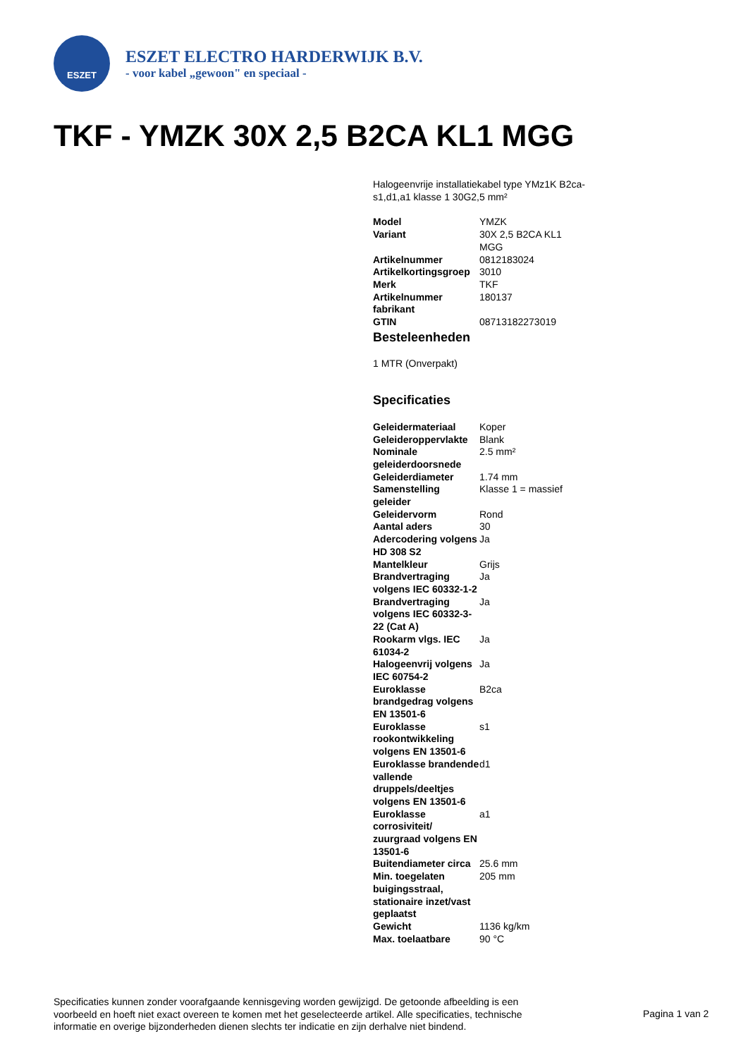ESZET
ESZET ELECTRO HARDERWIJK B.V.
- voor kabel „gewoon" en speciaal -
TKF - YMZK 30X 2,5 B2CA KL1 MGG
Halogeenvrije installatiekabel type YMz1K B2ca-s1,d1,a1 klasse 1 30G2,5 mm²
| Model | YMZK |
| Variant | 30X 2,5 B2CA KL1 MGG |
| Artikelnummer | 0812183024 |
| Artikelkortingsgroep | 3010 |
| Merk | TKF |
| Artikelnummer fabrikant | 180137 |
| GTIN | 08713182273019 |
Besteleenheden
1 MTR (Onverpakt)
Specificaties
| Geleidermateriaal | Koper |
| Geleideroppervlakte | Blank |
| Nominale geleiderdoorsnede | 2.5 mm² |
| Geleiderdiameter | 1.74 mm |
| Samenstelling geleider | Klasse 1 = massief |
| Geleidervorm | Rond |
| Aantal aders | 30 |
| Adercodering volgens HD 308 S2 | Ja |
| Mantelkleur | Grijs |
| Brandvertraging volgens IEC 60332-1-2 | Ja |
| Brandvertraging volgens IEC 60332-3-22 (Cat A) | Ja |
| Rookarm vlgs. IEC 61034-2 | Ja |
| Halogeenvrij volgens IEC 60754-2 | Ja |
| Euroklasse brandgedrag volgens EN 13501-6 | B2ca |
| Euroklasse rookontwikkeling volgens EN 13501-6 | s1 |
| Euroklasse brandende vallende druppels/deeltjes volgens EN 13501-6 | d1 |
| Euroklasse corrosiviteit/ zuurgraad volgens EN 13501-6 | a1 |
| Buitendiameter circa | 25.6 mm |
| Min. toegelaten buigingsstraal, stationaire inzet/vast geplaatst | 205 mm |
| Gewicht | 1136 kg/km |
| Max. toelaatbare | 90 °C |
Specificaties kunnen zonder voorafgaande kennisgeving worden gewijzigd. De getoonde afbeelding is een voorbeeld en hoeft niet exact overeen te komen met het geselecteerde artikel. Alle specificaties, technische informatie en overige bijzonderheden dienen slechts ter indicatie en zijn derhalve niet bindend.
Pagina 1 van 2